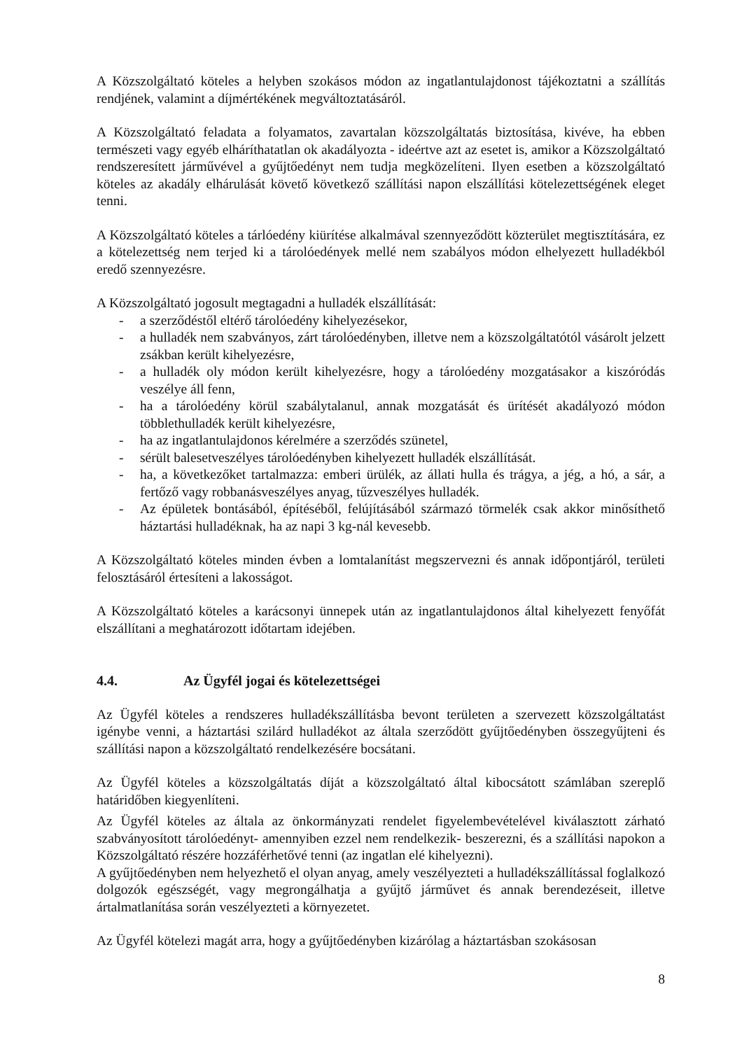A Közszolgáltató köteles a helyben szokásos módon az ingatlantulajdonost tájékoztatni a szállítás rendjének, valamint a díjmértékének megváltoztatásáról.
A Közszolgáltató feladata a folyamatos, zavartalan közszolgáltatás biztosítása, kivéve, ha ebben természeti vagy egyéb elháríthatatlan ok akadályozta - ideértve azt az esetet is, amikor a Közszolgáltató rendszeresített járművével a gyűjtőedényt nem tudja megközelíteni. Ilyen esetben a közszolgáltató köteles az akadály elhárulását követő következő szállítási napon elszállítási kötelezettségének eleget tenni.
A Közszolgáltató köteles a tárlóedény kiürítése alkalmával szennyeződött közterület megtisztítására, ez a kötelezettség nem terjed ki a tárolóedények mellé nem szabályos módon elhelyezett hulladékból eredő szennyezésre.
A Közszolgáltató jogosult megtagadni a hulladék elszállítását:
- a szerződéstől eltérő tárolóedény kihelyezésekor,
- a hulladék nem szabványos, zárt tárolóedényben, illetve nem a közszolgáltatótól vásárolt jelzett zsákban került kihelyezésre,
- a hulladék oly módon került kihelyezésre, hogy a tárolóedény mozgatásakor a kiszóródás veszélye áll fenn,
- ha a tárolóedény körül szabálytalanul, annak mozgatását és ürítését akadályozó módon többlethulladék került kihelyezésre,
- ha az ingatlantulajdonos kérelmére a szerződés szünetel,
- sérült balesetveszélyes tárolóedényben kihelyezett hulladék elszállítását.
- ha, a következőket tartalmazza: emberi ürülék, az állati hulla és trágya, a jég, a hó, a sár, a fertőző vagy robbanásveszélyes anyag, tűzveszélyes hulladék.
- Az épületek bontásából, építéséből, felújításából származó törmelék csak akkor minősíthető háztartási hulladéknak, ha az napi 3 kg-nál kevesebb.
A Közszolgáltató köteles minden évben a lomtalanítást megszervezni és annak időpontjáról, területi felosztásáról értesíteni a lakosságot.
A Közszolgáltató köteles a karácsonyi ünnepek után az ingatlantulajdonos által kihelyezett fenyőfát elszállítani a meghatározott időtartam idejében.
4.4. Az Ügyfél jogai és kötelezettségei
Az Ügyfél köteles a rendszeres hulladékszállításba bevont területen a szervezett közszolgáltatást igénybe venni, a háztartási szilárd hulladékot az általa szerződött gyűjtőedényben összegyűjteni és szállítási napon a közszolgáltató rendelkezésére bocsátani.
Az Ügyfél köteles a közszolgáltatás díját a közszolgáltató által kibocsátott számlában szereplő határidőben kiegyenlíteni.
Az Ügyfél köteles az általa az önkormányzati rendelet figyelembevételével kiválasztott zárható szabványosított tárolóedényt- amennyiben ezzel nem rendelkezik- beszerezni, és a szállítási napokon a Közszolgáltató részére hozzáférhetővé tenni (az ingatlan elé kihelyezni).
A gyűjtőedényben nem helyezhető el olyan anyag, amely veszélyezteti a hulladékszállítással foglalkozó dolgozók egészségét, vagy megrongálhatja a gyűjtő járművet és annak berendezéseit, illetve ártalmatlanítása során veszélyezteti a környezetet.
Az Ügyfél kötelezi magát arra, hogy a gyűjtőedényben kizárólag a háztartásban szokásosan
8